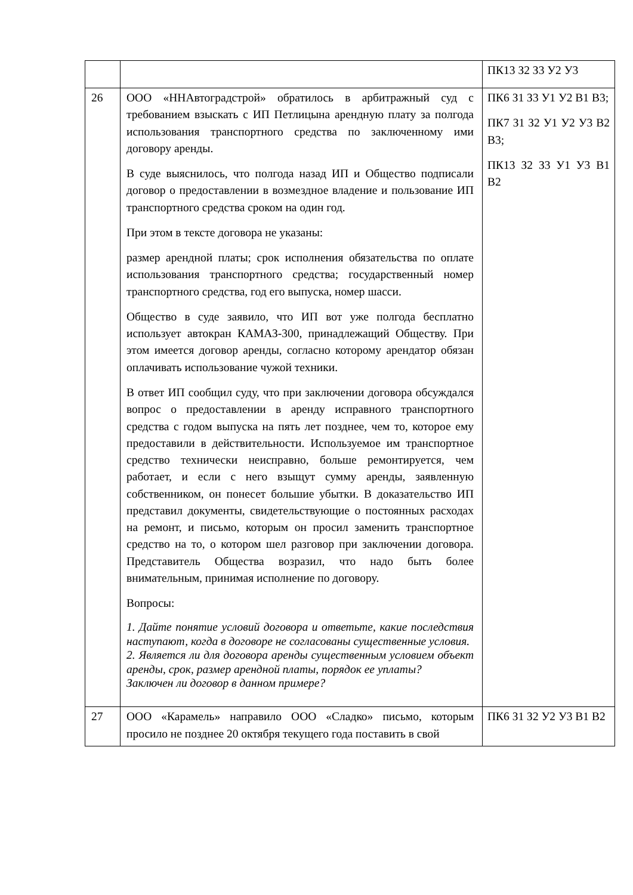| | | ПК13 З2 З3 У2 У3 |
| 26 | ООО «ННАвтоградстрой» обратилось в арбитражный суд с требованием взыскать с ИП Петлицына арендную плату за полгода использования транспортного средства по заключенному ими договору аренды. В суде выяснилось, что полгода назад ИП и Общество подписали договор о предоставлении в возмездное владение и пользование ИП транспортного средства сроком на один год. При этом в тексте договора не указаны: размер арендной платы; срок исполнения обязательства по оплате использования транспортного средства; государственный номер транспортного средства, год его выпуска, номер шасси. Общество в суде заявило, что ИП вот уже полгода бесплатно использует автокран КАМАЗ-300, принадлежащий Обществу. При этом имеется договор аренды, согласно которому арендатор обязан оплачивать использование чужой техники. В ответ ИП сообщил суду, что при заключении договора обсуждался вопрос о предоставлении в аренду исправного транспортного средства с годом выпуска на пять лет позднее, чем то, которое ему предоставили в действительности. Используемое им транспортное средство технически неисправно, больше ремонтируется, чем работает, и если с него взыщут сумму аренды, заявленную собственником, он понесет большие убытки. В доказательство ИП представил документы, свидетельствующие о постоянных расходах на ремонт, и письмо, которым он просил заменить транспортное средство на то, о котором шел разговор при заключении договора. Представитель Общества возразил, что надо быть более внимательным, принимая исполнение по договору. Вопросы: 1. Дайте понятие условий договора и ответьте, какие последствия наступают, когда в договоре не согласованы существенные условия. 2. Является ли для договора аренды существенным условием объект аренды, срок, размер арендной платы, порядок ее уплаты? Заключен ли договор в данном примере? | ПК6 З1 З3 У1 У2 В1 В3; ПК7 З1 З2 У1 У2 У3 В2 В3; ПК13 З2 З3 У1 У3 В1 В2 |
| 27 | ООО «Карамель» направило ООО «Сладко» письмо, которым просило не позднее 20 октября текущего года поставить в свой | ПК6 З1 З2 У2 У3 В1 В2 |